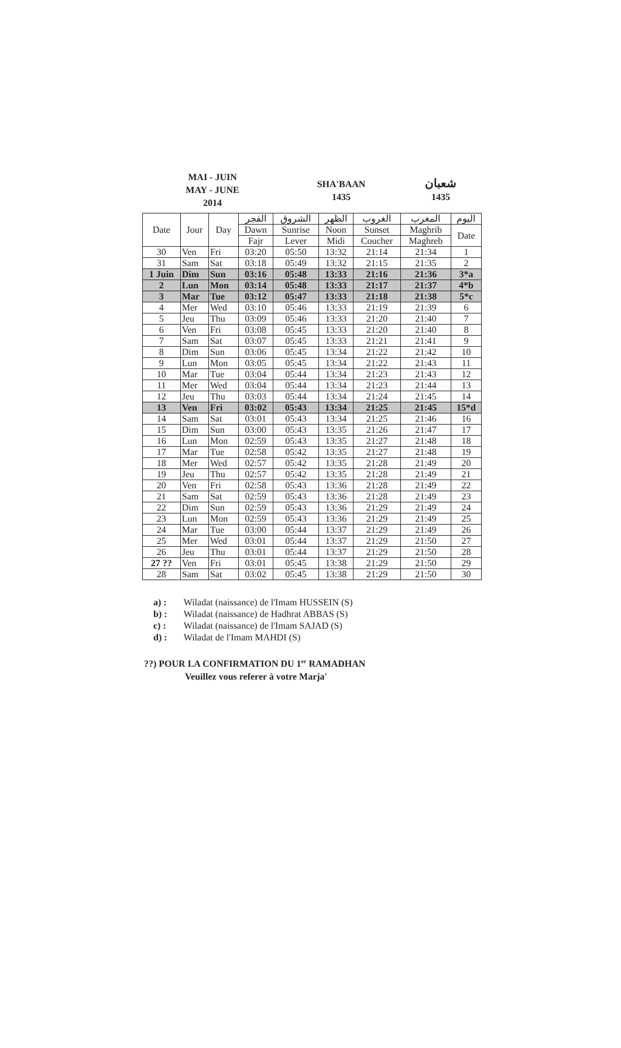MAI - JUIN
MAY - JUNE
2014
SHA'BAAN
1435
شعبان
1435
| Date | Jour | Day | الفجر | الشروق | الظهر | الغروب | المغرب | اليوم |
| --- | --- | --- | --- | --- | --- | --- | --- | --- |
| | | | Dawn | Sunrise | Noon | Sunset | Maghrib | Date |
| | | | Fajr | Lever | Midi | Coucher | Maghreb | |
| 30 | Ven | Fri | 03:20 | 05:50 | 13:32 | 21:14 | 21:34 | 1 |
| 31 | Sam | Sat | 03:18 | 05:49 | 13:32 | 21:15 | 21:35 | 2 |
| 1 Juin | Dim | Sun | 03:16 | 05:48 | 13:33 | 21:16 | 21:36 | 3*a |
| 2 | Lun | Mon | 03:14 | 05:48 | 13:33 | 21:17 | 21:37 | 4*b |
| 3 | Mar | Tue | 03:12 | 05:47 | 13:33 | 21:18 | 21:38 | 5*c |
| 4 | Mer | Wed | 03:10 | 05:46 | 13:33 | 21:19 | 21:39 | 6 |
| 5 | Jeu | Thu | 03:09 | 05:46 | 13:33 | 21:20 | 21:40 | 7 |
| 6 | Ven | Fri | 03:08 | 05:45 | 13:33 | 21:20 | 21:40 | 8 |
| 7 | Sam | Sat | 03:07 | 05:45 | 13:33 | 21:21 | 21:41 | 9 |
| 8 | Dim | Sun | 03:06 | 05:45 | 13:34 | 21:22 | 21:42 | 10 |
| 9 | Lun | Mon | 03:05 | 05:45 | 13:34 | 21:22 | 21:43 | 11 |
| 10 | Mar | Tue | 03:04 | 05:44 | 13:34 | 21:23 | 21:43 | 12 |
| 11 | Mer | Wed | 03:04 | 05:44 | 13:34 | 21:23 | 21:44 | 13 |
| 12 | Jeu | Thu | 03:03 | 05:44 | 13:34 | 21:24 | 21:45 | 14 |
| 13 | Ven | Fri | 03:02 | 05:43 | 13:34 | 21:25 | 21:45 | 15*d |
| 14 | Sam | Sat | 03:01 | 05:43 | 13:34 | 21:25 | 21:46 | 16 |
| 15 | Dim | Sun | 03:00 | 05:43 | 13:35 | 21:26 | 21:47 | 17 |
| 16 | Lun | Mon | 02:59 | 05:43 | 13:35 | 21:27 | 21:48 | 18 |
| 17 | Mar | Tue | 02:58 | 05:42 | 13:35 | 21:27 | 21:48 | 19 |
| 18 | Mer | Wed | 02:57 | 05:42 | 13:35 | 21:28 | 21:49 | 20 |
| 19 | Jeu | Thu | 02:57 | 05:42 | 13:35 | 21:28 | 21:49 | 21 |
| 20 | Ven | Fri | 02:58 | 05:43 | 13:36 | 21:28 | 21:49 | 22 |
| 21 | Sam | Sat | 02:59 | 05:43 | 13:36 | 21:28 | 21:49 | 23 |
| 22 | Dim | Sun | 02:59 | 05:43 | 13:36 | 21:29 | 21:49 | 24 |
| 23 | Lun | Mon | 02:59 | 05:43 | 13:36 | 21:29 | 21:49 | 25 |
| 24 | Mar | Tue | 03:00 | 05:44 | 13:37 | 21:29 | 21:49 | 26 |
| 25 | Mer | Wed | 03:01 | 05:44 | 13:37 | 21:29 | 21:50 | 27 |
| 26 | Jeu | Thu | 03:01 | 05:44 | 13:37 | 21:29 | 21:50 | 28 |
| 27 ?? | Ven | Fri | 03:01 | 05:45 | 13:38 | 21:29 | 21:50 | 29 |
| 28 | Sam | Sat | 03:02 | 05:45 | 13:38 | 21:29 | 21:50 | 30 |
a) : Wiladat (naissance) de l'Imam HUSSEIN (S)
b) : Wiladat (naissance) de Hadhrat ABBAS (S)
c) : Wiladat (naissance) de l'Imam SAJAD (S)
d) : Wiladat de l'Imam MAHDI (S)
??) POUR LA CONFIRMATION DU 1<sup>er</sup> RAMADHAN
Veuillez vous referer à votre Marja'